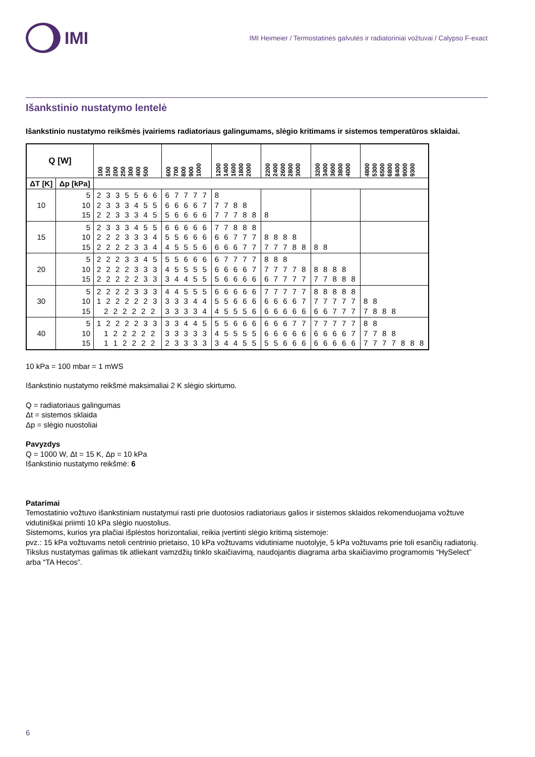IMI
IMI Heimeier / Termostatinės galvutės ir radiatoriniai vožtuvai / Calypso F-exact
Išankstinio nustatymo lentelė
Išankstinio nustatymo reikšmės įvairiems radiatoriaus galingumams, slėgio kritimams ir sistemos temperatūros sklaidai.
| Q [W] | | 100 150 200 250 300 400 500 | 600 700 800 900 1000 | 1200 1400 1600 1800 2000 | 2200 2400 2600 2800 3000 | 3200 3400 3600 3800 4000 | 4800 5300 6500 6800 8400 9000 9300 |
| --- | --- | --- | --- | --- | --- | --- | --- |
| ΔT [K] | Δp [kPa] | | | | | | |
| 10 | 5 10 15 | 2 3 3 5 5 6 6 2 3 3 3 4 5 5 2 2 3 3 3 4 5 | 6 7 7 7 7 6 6 6 6 7 5 6 6 6 6 | 8 7 7 8 8 7 7 7 8 8 | 8 | | |
| 15 | 5 10 15 | 2 3 3 3 4 5 5 2 2 2 3 3 3 4 2 2 2 2 3 3 4 | 6 6 6 6 6 5 5 6 6 6 4 5 5 5 6 | 7 7 8 8 8 6 6 7 7 7 6 6 6 7 7 | 8 8 8 8 7 7 7 8 8 | 8 8 | |
| 20 | 5 10 15 | 2 2 2 3 3 4 5 2 2 2 2 3 3 3 2 2 2 2 2 3 3 | 5 5 6 6 6 4 5 5 5 5 3 4 4 5 5 | 6 7 7 7 7 6 6 6 6 7 5 6 6 6 6 | 8 8 8 7 7 7 7 8 6 7 7 7 7 | 8 8 8 8 7 7 8 8 8 | |
| 30 | 5 10 15 | 2 2 2 2 3 3 3 1 2 2 2 2 2 3 2 2 2 2 2 2 | 4 4 5 5 5 3 3 3 4 4 3 3 3 3 4 | 6 6 6 6 6 5 5 6 6 6 4 5 5 5 6 | 7 7 7 7 7 6 6 6 6 7 6 6 6 6 6 | 8 8 8 8 8 7 7 7 7 7 6 6 7 7 7 | 8 8 7 8 8 8 |
| 40 | 5 10 15 | 1 2 2 2 2 3 3 1 2 2 2 2 2 1 1 2 2 2 2 | 3 3 4 4 5 3 3 3 3 3 2 3 3 3 3 | 5 5 6 6 6 4 5 5 5 5 3 4 4 5 5 | 6 6 6 7 7 6 6 6 6 6 5 5 6 6 6 | 7 7 7 7 7 6 6 6 6 7 6 6 6 6 6 | 8 8 7 7 8 8 7 7 7 7 8 8 8 |
10 kPa = 100 mbar = 1 mWS
Išankstinio nustatymo reikšmė maksimaliai 2 K slėgio skirtumo.
Q = radiatoriaus galingumas
Δt = sistemos sklaida
Δp = slėgio nuostoliai
Pavyzdys
Q = 1000 W, Δt = 15 K, Δp = 10 kPa
Išankstinio nustatymo reikšmė: 6
Patarimai
Temostatinio vožtuvo išankstiniam nustatymui rasti prie duotosios radiatoriaus galios ir sistemos sklaidos rekomenduojama vožtuve vidutiniškai priimti 10 kPa slėgio nuostolius.
Sistemoms, kurios yra plačiai išplėstos horizontaliai, reikia įvertinti slėgio kritimą sistemoje:
pvz.: 15 kPa vožtuvams netoli centrinio prietaiso, 10 kPa vožtuvams vidutiniame nuotolyje, 5 kPa vožtuvams prie toli esančių radiatorių.
Tikslus nustatymas galimas tik atliekant vamzdžių tinklo skaičiavimą, naudojantis diagrama arba skaičiavimo programomis “HySelect” arba “TA Hecos”.
6